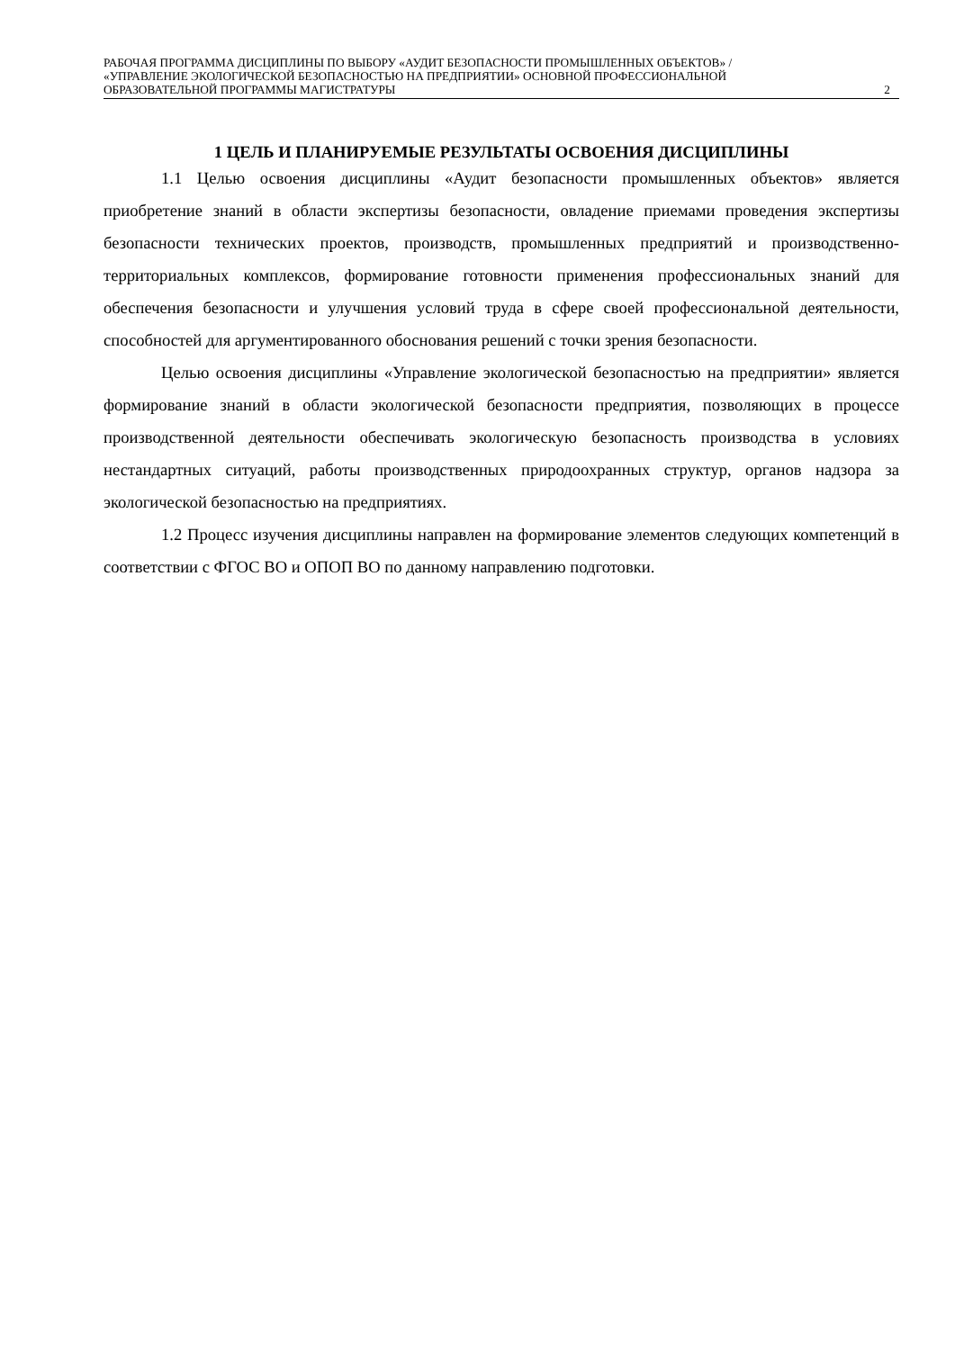РАБОЧАЯ ПРОГРАММА ДИСЦИПЛИНЫ ПО ВЫБОРУ «АУДИТ БЕЗОПАСНОСТИ ПРОМЫШЛЕННЫХ ОБЪЕКТОВ» / «УПРАВЛЕНИЕ ЭКОЛОГИЧЕСКОЙ БЕЗОПАСНОСТЬЮ НА ПРЕДПРИЯТИИ» ОСНОВНОЙ ПРОФЕССИОНАЛЬНОЙ ОБРАЗОВАТЕЛЬНОЙ ПРОГРАММЫ МАГИСТРАТУРЫ
2
1 ЦЕЛЬ И ПЛАНИРУЕМЫЕ РЕЗУЛЬТАТЫ ОСВОЕНИЯ ДИСЦИПЛИНЫ
1.1 Целью освоения дисциплины «Аудит безопасности промышленных объектов» является приобретение знаний в области экспертизы безопасности, овладение приемами проведения экспертизы безопасности технических проектов, производств, промышленных предприятий и производственно-территориальных комплексов, формирование готовности применения профессиональных знаний для обеспечения безопасности и улучшения условий труда в сфере своей профессиональной деятельности, способностей для аргументированного обоснования решений с точки зрения безопасности.
Целью освоения дисциплины «Управление экологической безопасностью на предприятии» является формирование знаний в области экологической безопасности предприятия, позволяющих в процессе производственной деятельности обеспечивать экологическую безопасность производства в условиях нестандартных ситуаций, работы производственных природоохранных структур, органов надзора за экологической безопасностью на предприятиях.
1.2 Процесс изучения дисциплины направлен на формирование элементов следующих компетенций в соответствии с ФГОС ВО и ОПОП ВО по данному направлению подготовки.